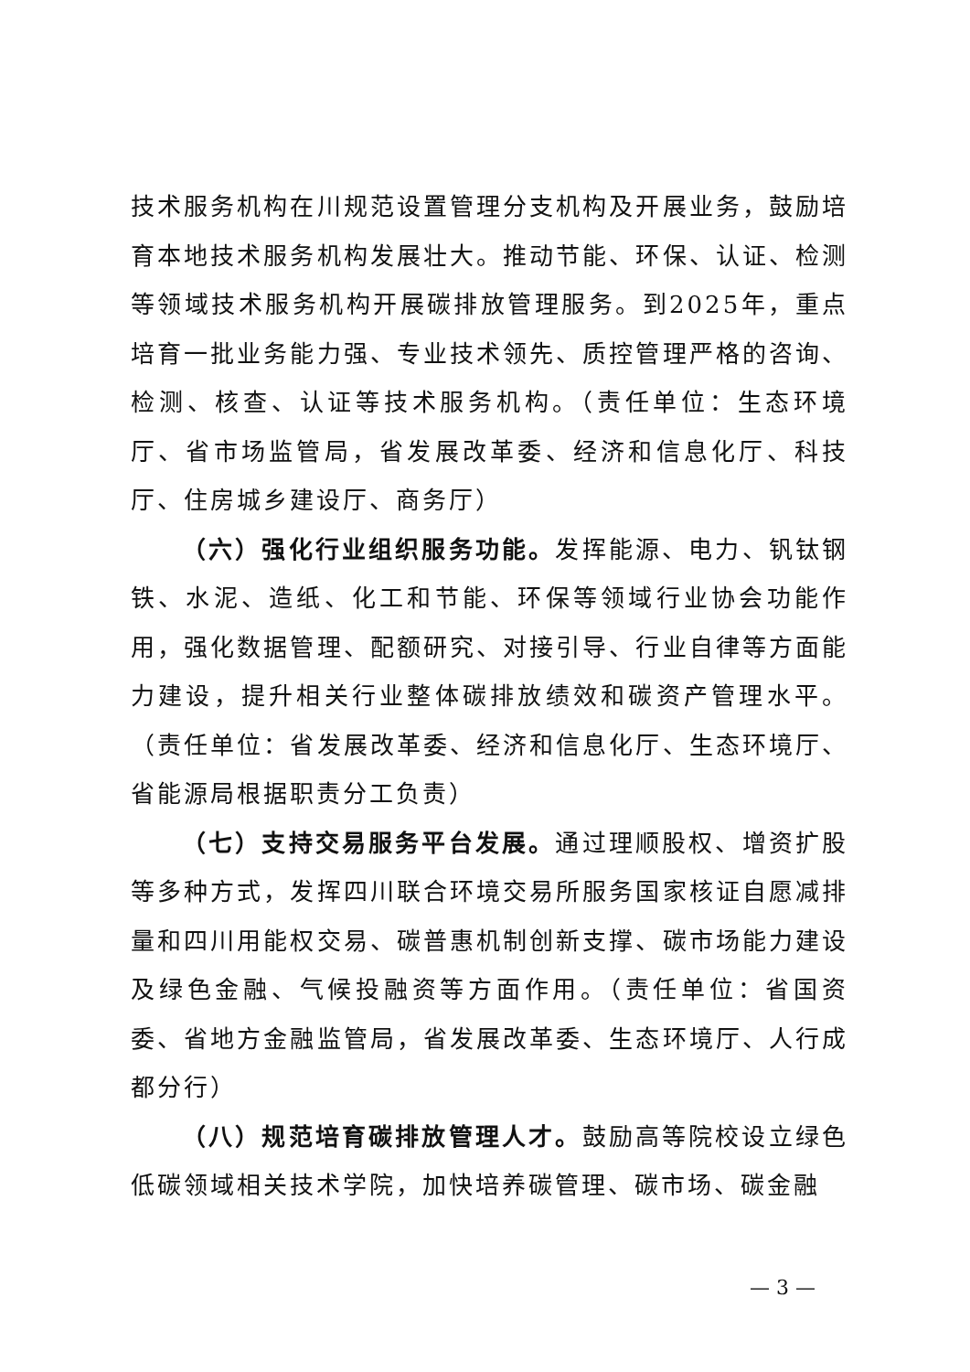技术服务机构在川规范设置管理分支机构及开展业务，鼓励培育本地技术服务机构发展壮大。推动节能、环保、认证、检测等领域技术服务机构开展碳排放管理服务。到2025年，重点培育一批业务能力强、专业技术领先、质控管理严格的咨询、检测、核查、认证等技术服务机构。（责任单位：生态环境厅、省市场监管局，省发展改革委、经济和信息化厅、科技厅、住房城乡建设厅、商务厅）
（六）强化行业组织服务功能。发挥能源、电力、钒钛钢铁、水泥、造纸、化工和节能、环保等领域行业协会功能作用，强化数据管理、配额研究、对接引导、行业自律等方面能力建设，提升相关行业整体碳排放绩效和碳资产管理水平。（责任单位：省发展改革委、经济和信息化厅、生态环境厅、省能源局根据职责分工负责）
（七）支持交易服务平台发展。通过理顺股权、增资扩股等多种方式，发挥四川联合环境交易所服务国家核证自愿减排量和四川用能权交易、碳普惠机制创新支撑、碳市场能力建设及绿色金融、气候投融资等方面作用。（责任单位：省国资委、省地方金融监管局，省发展改革委、生态环境厅、人行成都分行）
（八）规范培育碳排放管理人才。鼓励高等院校设立绿色低碳领域相关技术学院，加快培养碳管理、碳市场、碳金融
— 3 —